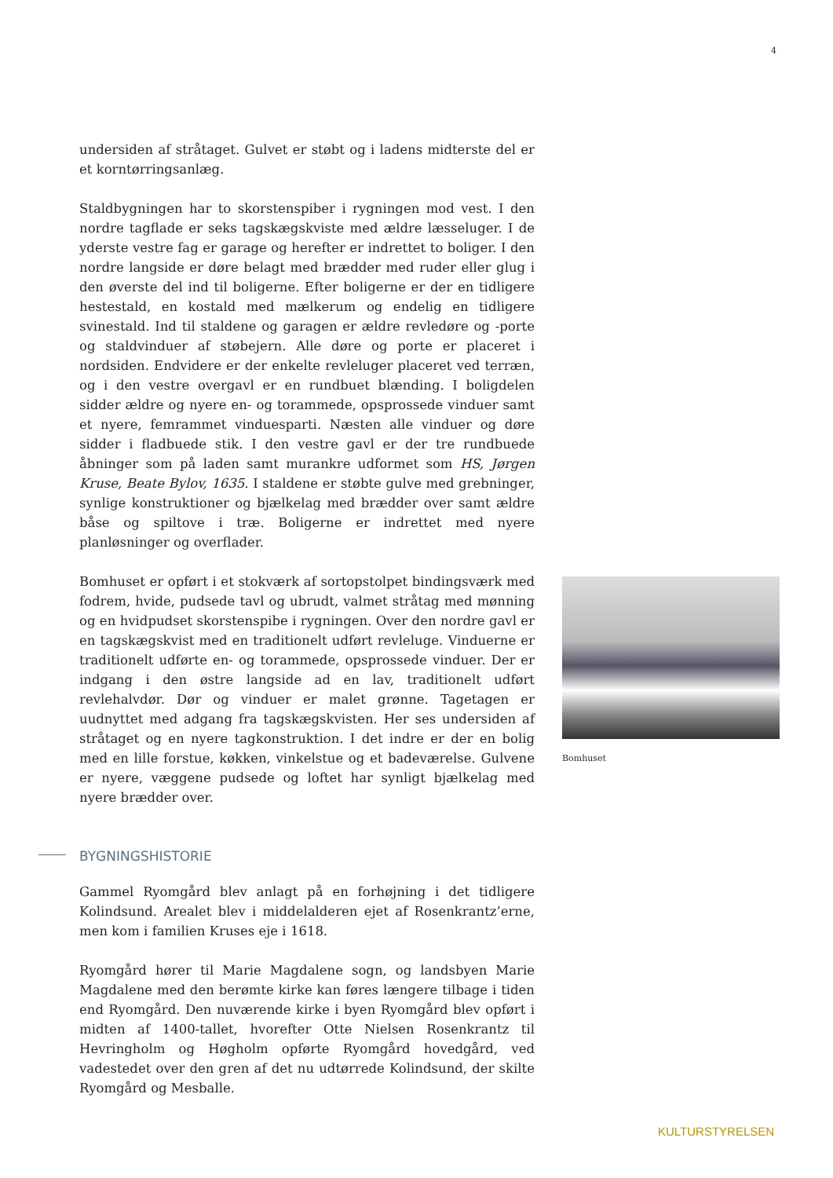4
undersiden af stråtaget. Gulvet er støbt og i ladens midterste del er et korntørringsanlæg.
Staldbygningen har to skorstenspiber i rygningen mod vest. I den nordre tagflade er seks tagskægskviste med ældre læsseluger. I de yderste vestre fag er garage og herefter er indrettet to boliger. I den nordre langside er døre belagt med brædder med ruder eller glug i den øverste del ind til boligerne. Efter boligerne er der en tidligere hestestald, en kostald med mælkerum og endelig en tidligere svinestald. Ind til staldene og garagen er ældre revledøre og -porte og staldvinduer af støbejern. Alle døre og porte er placeret i nordsiden. Endvidere er der enkelte revleluger placeret ved terræn, og i den vestre overgavl er en rundbuet blænding. I boligdelen sidder ældre og nyere en- og torammede, opsprossede vinduer samt et nyere, femrammet vinduesparti. Næsten alle vinduer og døre sidder i fladbuede stik. I den vestre gavl er der tre rundbuede åbninger som på laden samt murankre udformet som HS, Jørgen Kruse, Beate Bylov, 1635. I staldene er støbte gulve med grebninger, synlige konstruktioner og bjælkelag med brædder over samt ældre båse og spiltove i træ. Boligerne er indrettet med nyere planløsninger og overflader.
Bomhuset er opført i et stokværk af sortopstolpet bindingsværk med fodrem, hvide, pudsede tavl og ubrudt, valmet stråtag med mønning og en hvidpudset skorstenspibe i rygningen. Over den nordre gavl er en tagskægskvist med en traditionelt udført revleluge. Vinduerne er traditionelt udførte en- og torammede, opsprossede vinduer. Der er indgang i den østre langside ad en lav, traditionelt udført revlehalvdør. Dør og vinduer er malet grønne. Tagetagen er uudnyttet med adgang fra tagskægskvisten. Her ses undersiden af stråtaget og en nyere tagkonstruktion. I det indre er der en bolig med en lille forstue, køkken, vinkelstue og et badeværelse. Gulvene er nyere, væggene pudsede og loftet har synligt bjælkelag med nyere brædder over.
BYGNINGSHISTORIE
Gammel Ryomgård blev anlagt på en forhøjning i det tidligere Kolindsund. Arealet blev i middelalderen ejet af Rosenkrantz’erne, men kom i familien Kruses eje i 1618.
Ryomgård hører til Marie Magdalene sogn, og landsbyen Marie Magdalene med den berømte kirke kan føres længere tilbage i tiden end Ryomgård. Den nuværende kirke i byen Ryomgård blev opført i midten af 1400-tallet, hvorefter Otte Nielsen Rosenkrantz til Hevringholm og Høgholm opførte Ryomgård hovedgård, ved vadestedet over den gren af det nu udtørrede Kolindsund, der skilte Ryomgård og Mesballe.
Bomhuset
KULTURSTYRELSEN